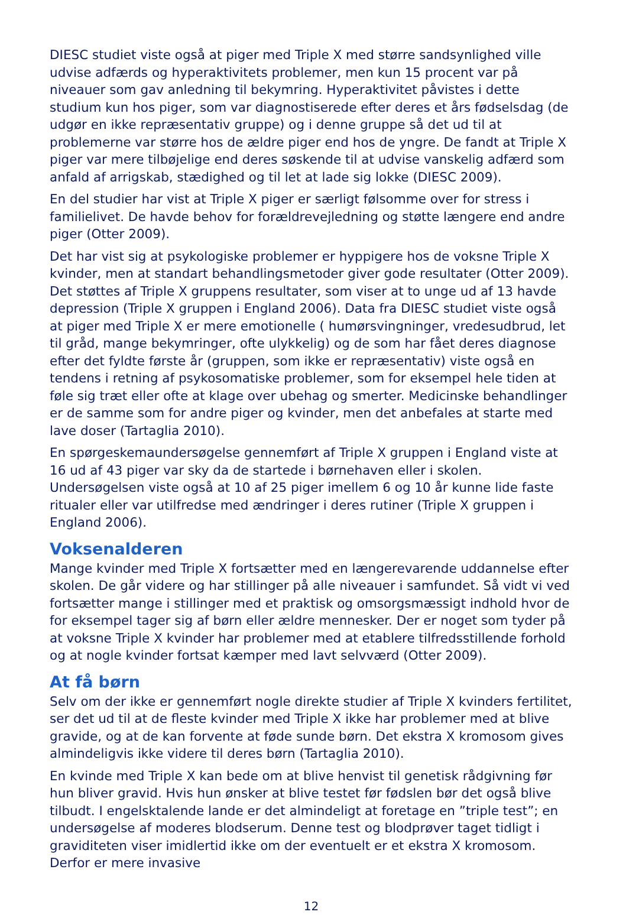DIESC studiet viste også at piger med Triple X med større sandsynlighed ville udvise adfærds og hyperaktivitets problemer, men kun 15 procent var på niveauer som gav anledning til bekymring. Hyperaktivitet påvistes i dette studium kun hos piger, som var diagnostiserede efter deres et års fødselsdag (de udgør en ikke repræsentativ gruppe) og i denne gruppe så det ud til at problemerne var større hos de ældre piger end hos de yngre. De fandt at Triple X piger var mere tilbøjelige end deres søskende til at udvise vanskelig adfærd som anfald af arrigskab, stædighed og til let at lade sig lokke (DIESC 2009).
En del studier har vist at Triple X piger er særligt følsomme over for stress i familielivet. De havde behov for forældrevejledning og støtte længere end andre piger (Otter 2009).
Det har vist sig at psykologiske problemer er hyppigere hos de voksne Triple X kvinder, men at standart behandlingsmetoder giver gode resultater (Otter 2009). Det støttes af Triple X gruppens resultater, som viser at to unge ud af 13 havde depression (Triple X gruppen i England 2006). Data fra DIESC studiet viste også at piger med Triple X er mere emotionelle ( humørsvingninger, vredesudbrud, let til gråd, mange bekymringer, ofte ulykkelig) og de som har fået deres diagnose efter det fyldte første år (gruppen, som ikke er repræsentativ) viste også en tendens i retning af psykosomatiske problemer, som for eksempel hele tiden at føle sig træt eller ofte at klage over ubehag og smerter. Medicinske behandlinger er de samme som for andre piger og kvinder, men det anbefales at starte med lave doser (Tartaglia 2010).
En spørgeskemaundersøgelse gennemført af Triple X gruppen i England viste at 16 ud af 43 piger var sky da de startede i børnehaven eller i skolen. Undersøgelsen viste også at 10 af 25 piger imellem 6 og 10 år kunne lide faste ritualer eller var utilfredse med ændringer i deres rutiner (Triple X gruppen i England 2006).
Voksenalderen
Mange kvinder med Triple X fortsætter med en længerevarende uddannelse efter skolen. De går videre og har stillinger på alle niveauer i samfundet. Så vidt vi ved fortsætter mange i stillinger med et praktisk og omsorgsmæssigt indhold hvor de for eksempel tager sig af børn eller ældre mennesker. Der er noget som tyder på at voksne Triple X kvinder har problemer med at etablere tilfredsstillende forhold og at nogle kvinder fortsat kæmper med lavt selvværd (Otter 2009).
At få børn
Selv om der ikke er gennemført nogle direkte studier af Triple X kvinders fertilitet, ser det ud til at de fleste kvinder med Triple X ikke har problemer med at blive gravide, og at de kan forvente at føde sunde børn. Det ekstra X kromosom gives almindeligvis ikke videre til deres børn (Tartaglia 2010).
En kvinde med Triple X kan bede om at blive henvist til genetisk rådgivning før hun bliver gravid. Hvis hun ønsker at blive testet før fødslen bør det også blive tilbudt. I engelsktalende lande er det almindeligt at foretage en ”triple test”; en undersøgelse af moderes blodserum. Denne test og blodprøver taget tidligt i graviditeten viser imidlertid ikke om der eventuelt er et ekstra X kromosom. Derfor er mere invasive
12